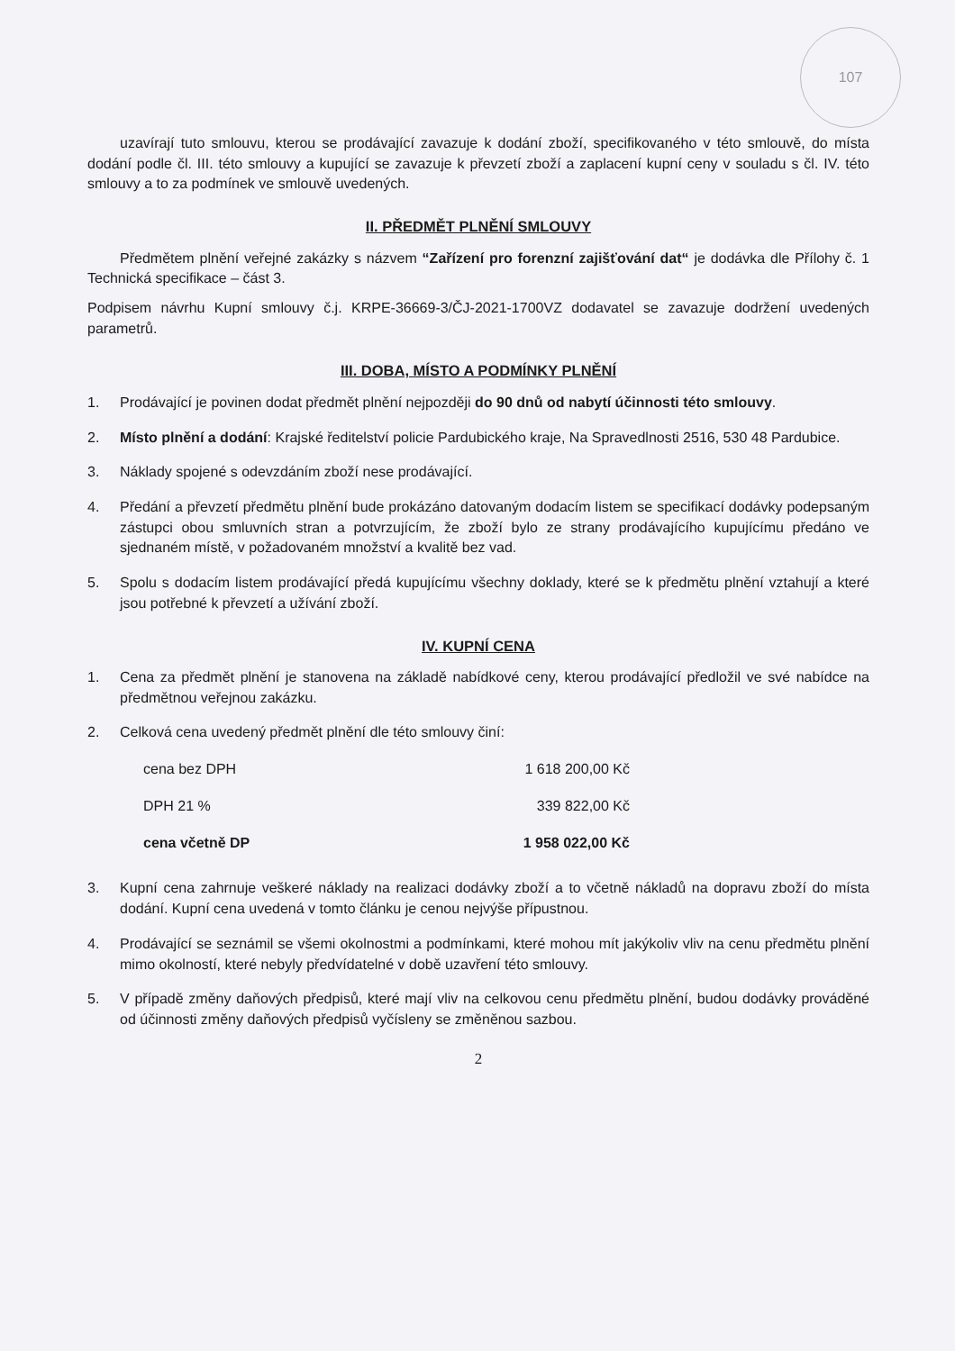107
uzavírají tuto smlouvu, kterou se prodávající zavazuje k dodání zboží, specifikovaného v této smlouvě, do místa dodání podle čl. III. této smlouvy a kupující se zavazuje k převzetí zboží a zaplacení kupní ceny v souladu s čl. IV. této smlouvy a to za podmínek ve smlouvě uvedených.
II. PŘEDMĚT PLNĚNÍ SMLOUVY
Předmětem plnění veřejné zakázky s názvem “Zařízení pro forenzní zajišťování dat“ je dodávka dle Přílohy č. 1 Technická specifikace – část 3.
Podpisem návrhu Kupní smlouvy č.j. KRPE-36669-3/ČJ-2021-1700VZ dodavatel se zavazuje dodržení uvedených parametrů.
III. DOBA, MÍSTO A PODMÍNKY PLNĚNÍ
1. Prodávající je povinen dodat předmět plnění nejpozději do 90 dnů od nabytí účinnosti této smlouvy.
2. Místo plnění a dodání: Krajské ředitelství policie Pardubického kraje, Na Spravedlnosti 2516, 530 48 Pardubice.
3. Náklady spojené s odevzdáním zboží nese prodávající.
4. Předání a převzetí předmětu plnění bude prokázáno datovaným dodacím listem se specifikací dodávky podepsaným zástupci obou smluvních stran a potvrzujícím, že zboží bylo ze strany prodávajícího kupujícímu předáno ve sjednaném místě, v požadovaném množství a kvalitě bez vad.
5. Spolu s dodacím listem prodávající předá kupujícímu všechny doklady, které se k předmětu plnění vztahují a které jsou potřebné k převzetí a užívání zboží.
IV. KUPNÍ CENA
1. Cena za předmět plnění je stanovena na základě nabídkové ceny, kterou prodávající předložil ve své nabídce na předmětnou veřejnou zakázku.
2. Celková cena uvedený předmět plnění dle této smlouvy činí:
| cena bez DPH | 1 618 200,00 Kč |
| DPH 21 % | 339 822,00 Kč |
| cena včetně DP | 1 958 022,00 Kč |
3. Kupní cena zahrnuje veškeré náklady na realizaci dodávky zboží a to včetně nákladů na dopravu zboží do místa dodání. Kupní cena uvedená v tomto článku je cenou nejvýše přípustnou.
4. Prodávající se seznámil se všemi okolnostmi a podmínkami, které mohou mít jakýkoliv vliv na cenu předmětu plnění mimo okolností, které nebyly předvídatelné v době uzavření této smlouvy.
5. V případě změny daňových předpisů, které mají vliv na celkovou cenu předmětu plnění, budou dodávky prováděné od účinnosti změny daňových předpisů vyčísleny se změněnou sazbou.
2